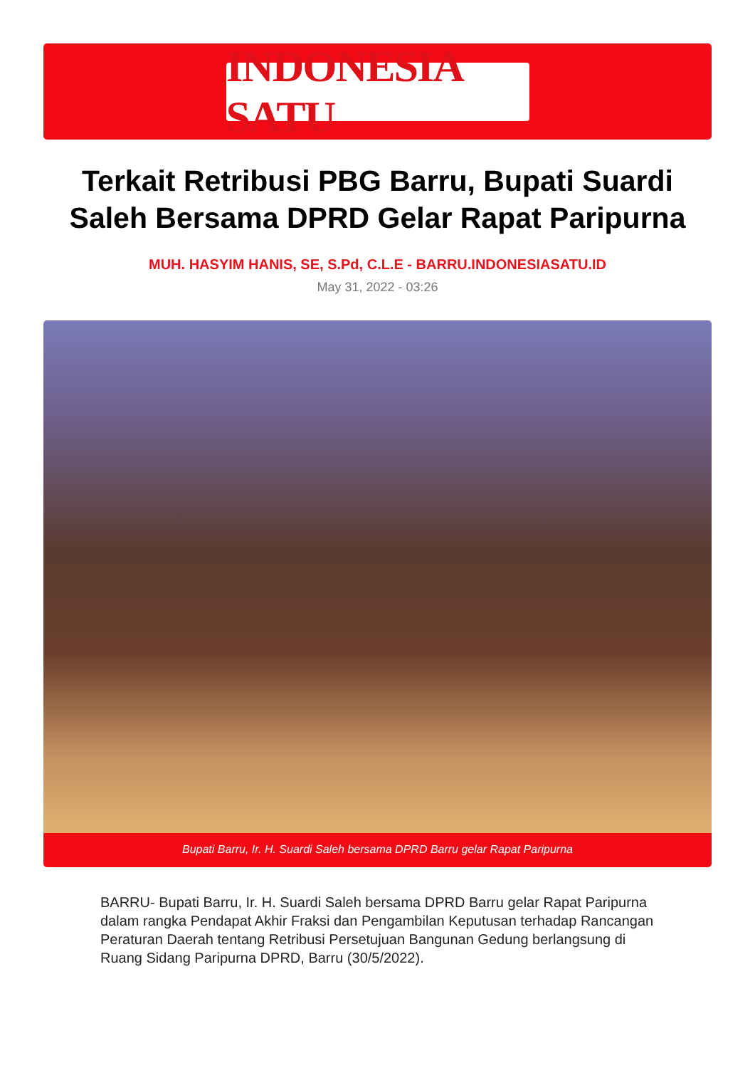INDONESIA SATU
Terkait Retribusi PBG Barru, Bupati Suardi Saleh Bersama DPRD Gelar Rapat Paripurna
MUH. HASYIM HANIS, SE, S.Pd, C.L.E - BARRU.INDONESIASATU.ID
May 31, 2022 - 03:26
Bupati Barru, Ir. H. Suardi Saleh bersama DPRD Barru gelar Rapat Paripurna
BARRU- Bupati Barru, Ir. H. Suardi Saleh bersama DPRD Barru gelar Rapat Paripurna dalam rangka Pendapat Akhir Fraksi dan Pengambilan Keputusan terhadap Rancangan Peraturan Daerah tentang Retribusi Persetujuan Bangunan Gedung berlangsung di Ruang Sidang Paripurna DPRD, Barru (30/5/2022).